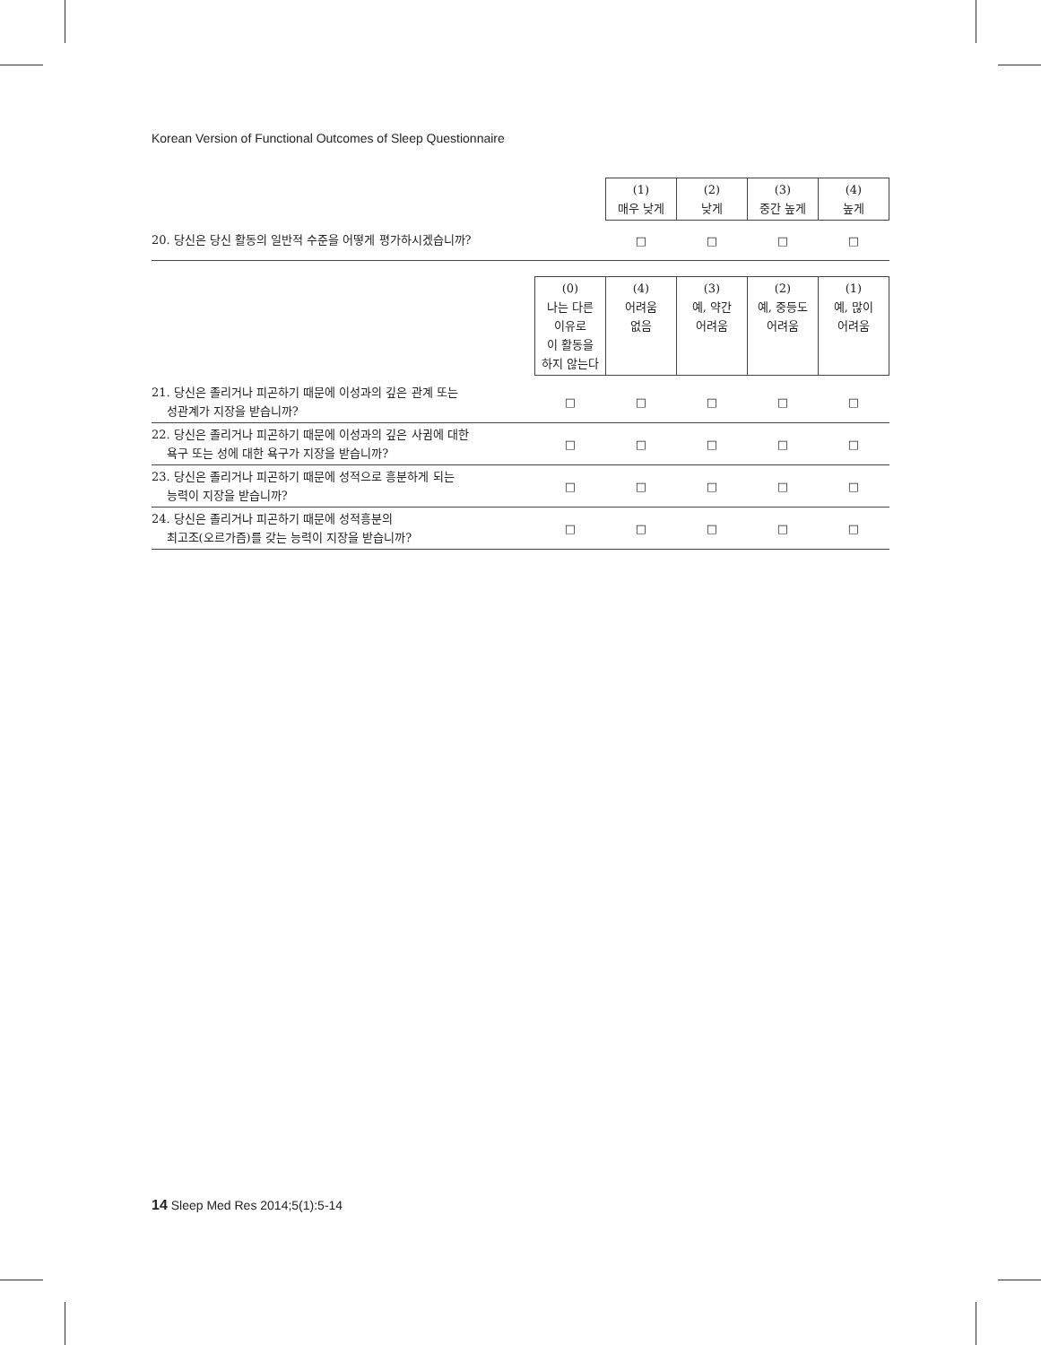Korean Version of Functional Outcomes of Sleep Questionnaire
| | (1) 매우 낮게 | (2) 낮게 | (3) 중간 높게 | (4) 높게 |
| --- | --- | --- | --- | --- |
| 20. 당신은 당신 활동의 일반적 수준을 어떻게 평가하시겠습니까? | □ | □ | □ | □ |
| | (0) 나는 다른 이유로 이 활동을 하지 않는다 | (4) 어려움 없음 | (3) 예, 약간 어려움 | (2) 예, 중등도 어려움 | (1) 예, 많이 어려움 |
| --- | --- | --- | --- | --- | --- |
| 21. 당신은 졸리거나 피곤하기 때문에 이성과의 깊은 관계 또는 성관계가 지장을 받습니까? | □ | □ | □ | □ | □ |
| 22. 당신은 졸리거나 피곤하기 때문에 이성과의 깊은 사귐에 대한 욕구 또는 성에 대한 욕구가 지장을 받습니까? | □ | □ | □ | □ | □ |
| 23. 당신은 졸리거나 피곤하기 때문에 성적으로 흥분하게 되는 능력이 지장을 받습니까? | □ | □ | □ | □ | □ |
| 24. 당신은 졸리거나 피곤하기 때문에 성적흥분의 최고조(오르가즘)를 갖는 능력이 지장을 받습니까? | □ | □ | □ | □ | □ |
14 Sleep Med Res 2014;5(1):5-14